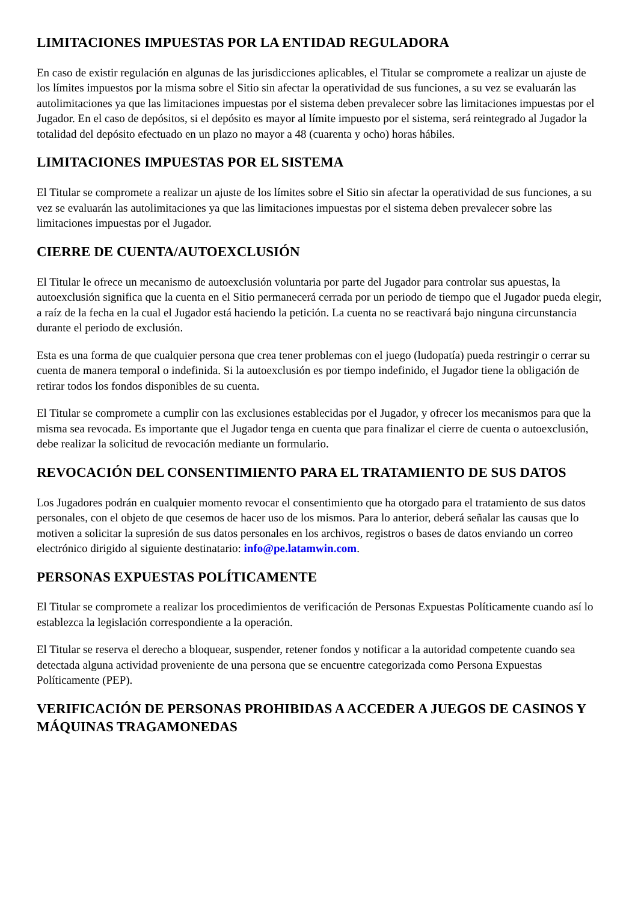LIMITACIONES IMPUESTAS POR LA ENTIDAD REGULADORA
En caso de existir regulación en algunas de las jurisdicciones aplicables, el Titular se compromete a realizar un ajuste de los límites impuestos por la misma sobre el Sitio sin afectar la operatividad de sus funciones, a su vez se evaluarán las autolimitaciones ya que las limitaciones impuestas por el sistema deben prevalecer sobre las limitaciones impuestas por el Jugador. En el caso de depósitos, si el depósito es mayor al límite impuesto por el sistema, será reintegrado al Jugador la totalidad del depósito efectuado en un plazo no mayor a 48 (cuarenta y ocho) horas hábiles.
LIMITACIONES IMPUESTAS POR EL SISTEMA
El Titular se compromete a realizar un ajuste de los límites sobre el Sitio sin afectar la operatividad de sus funciones, a su vez se evaluarán las autolimitaciones ya que las limitaciones impuestas por el sistema deben prevalecer sobre las limitaciones impuestas por el Jugador.
CIERRE DE CUENTA/AUTOEXCLUSIÓN
El Titular le ofrece un mecanismo de autoexclusión voluntaria por parte del Jugador para controlar sus apuestas, la autoexclusión significa que la cuenta en el Sitio permanecerá cerrada por un periodo de tiempo que el Jugador pueda elegir, a raíz de la fecha en la cual el Jugador está haciendo la petición. La cuenta no se reactivará bajo ninguna circunstancia durante el periodo de exclusión.
Esta es una forma de que cualquier persona que crea tener problemas con el juego (ludopatía) pueda restringir o cerrar su cuenta de manera temporal o indefinida. Si la autoexclusión es por tiempo indefinido, el Jugador tiene la obligación de retirar todos los fondos disponibles de su cuenta.
El Titular se compromete a cumplir con las exclusiones establecidas por el Jugador, y ofrecer los mecanismos para que la misma sea revocada. Es importante que el Jugador tenga en cuenta que para finalizar el cierre de cuenta o autoexclusión, debe realizar la solicitud de revocación mediante un formulario.
REVOCACIÓN DEL CONSENTIMIENTO PARA EL TRATAMIENTO DE SUS DATOS
Los Jugadores podrán en cualquier momento revocar el consentimiento que ha otorgado para el tratamiento de sus datos personales, con el objeto de que cesemos de hacer uso de los mismos. Para lo anterior, deberá señalar las causas que lo motiven a solicitar la supresión de sus datos personales en los archivos, registros o bases de datos enviando un correo electrónico dirigido al siguiente destinatario: info@pe.latamwin.com.
PERSONAS EXPUESTAS POLÍTICAMENTE
El Titular se compromete a realizar los procedimientos de verificación de Personas Expuestas Políticamente cuando así lo establezca la legislación correspondiente a la operación.
El Titular se reserva el derecho a bloquear, suspender, retener fondos y notificar a la autoridad competente cuando sea detectada alguna actividad proveniente de una persona que se encuentre categorizada como Persona Expuestas Políticamente (PEP).
VERIFICACIÓN DE PERSONAS PROHIBIDAS A ACCEDER A JUEGOS DE CASINOS Y MÁQUINAS TRAGAMONEDAS